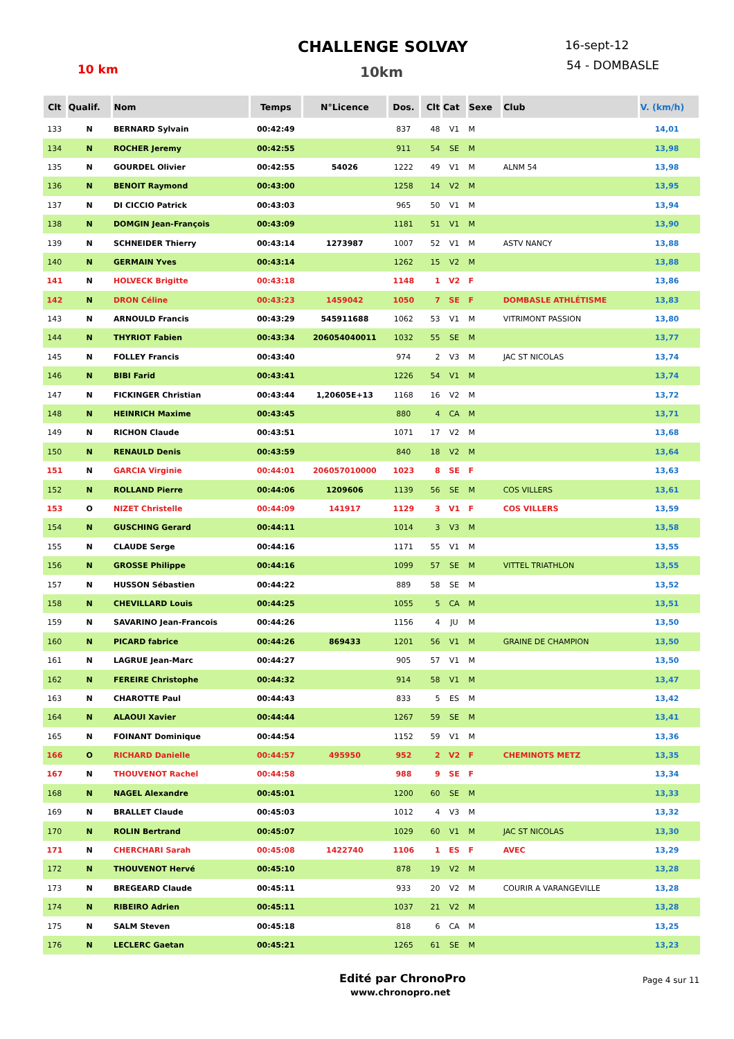CHALLENGE SOLVAY
10 km 10km
16-sept-12
54 - DOMBASLE
| Clt | Qualif. | Nom | Temps | N°Licence | Dos. | Clt | Cat | Sexe | Club | V. (km/h) |
| --- | --- | --- | --- | --- | --- | --- | --- | --- | --- | --- |
| 133 | N | BERNARD Sylvain | 00:42:49 | | 837 | 48 | V1 | M | | 14,01 |
| 134 | N | ROCHER Jeremy | 00:42:55 | | 911 | 54 | SE | M | | 13,98 |
| 135 | N | GOURDEL Olivier | 00:42:55 | 54026 | 1222 | 49 | V1 | M | ALNM 54 | 13,98 |
| 136 | N | BENOIT Raymond | 00:43:00 | | 1258 | 14 | V2 | M | | 13,95 |
| 137 | N | DI CICCIO Patrick | 00:43:03 | | 965 | 50 | V1 | M | | 13,94 |
| 138 | N | DOMGIN Jean-François | 00:43:09 | | 1181 | 51 | V1 | M | | 13,90 |
| 139 | N | SCHNEIDER Thierry | 00:43:14 | 1273987 | 1007 | 52 | V1 | M | ASTV NANCY | 13,88 |
| 140 | N | GERMAIN Yves | 00:43:14 | | 1262 | 15 | V2 | M | | 13,88 |
| 141 | N | HOLVECK Brigitte | 00:43:18 | | 1148 | 1 | V2 | F | | 13,86 |
| 142 | N | DRON Céline | 00:43:23 | 1459042 | 1050 | 7 | SE | F | DOMBASLE ATHLÉTISME | 13,83 |
| 143 | N | ARNOULD Francis | 00:43:29 | 545911688 | 1062 | 53 | V1 | M | VITRIMONT PASSION | 13,80 |
| 144 | N | THYRIOT Fabien | 00:43:34 | 206054040011 | 1032 | 55 | SE | M | | 13,77 |
| 145 | N | FOLLEY Francis | 00:43:40 | | 974 | 2 | V3 | M | JAC ST NICOLAS | 13,74 |
| 146 | N | BIBI Farid | 00:43:41 | | 1226 | 54 | V1 | M | | 13,74 |
| 147 | N | FICKINGER Christian | 00:43:44 | 1,20605E+13 | 1168 | 16 | V2 | M | | 13,72 |
| 148 | N | HEINRICH Maxime | 00:43:45 | | 880 | 4 | CA | M | | 13,71 |
| 149 | N | RICHON Claude | 00:43:51 | | 1071 | 17 | V2 | M | | 13,68 |
| 150 | N | RENAULD Denis | 00:43:59 | | 840 | 18 | V2 | M | | 13,64 |
| 151 | N | GARCIA Virginie | 00:44:01 | 206057010000 | 1023 | 8 | SE | F | | 13,63 |
| 152 | N | ROLLAND Pierre | 00:44:06 | 1209606 | 1139 | 56 | SE | M | COS VILLERS | 13,61 |
| 153 | O | NIZET Christelle | 00:44:09 | 141917 | 1129 | 3 | V1 | F | COS VILLERS | 13,59 |
| 154 | N | GUSCHING Gerard | 00:44:11 | | 1014 | 3 | V3 | M | | 13,58 |
| 155 | N | CLAUDE Serge | 00:44:16 | | 1171 | 55 | V1 | M | | 13,55 |
| 156 | N | GROSSE Philippe | 00:44:16 | | 1099 | 57 | SE | M | VITTEL TRIATHLON | 13,55 |
| 157 | N | HUSSON Sébastien | 00:44:22 | | 889 | 58 | SE | M | | 13,52 |
| 158 | N | CHEVILLARD Louis | 00:44:25 | | 1055 | 5 | CA | M | | 13,51 |
| 159 | N | SAVARINO Jean-Francois | 00:44:26 | | 1156 | 4 | JU | M | | 13,50 |
| 160 | N | PICARD fabrice | 00:44:26 | 869433 | 1201 | 56 | V1 | M | GRAINE DE CHAMPION | 13,50 |
| 161 | N | LAGRUE Jean-Marc | 00:44:27 | | 905 | 57 | V1 | M | | 13,50 |
| 162 | N | FEREIRE Christophe | 00:44:32 | | 914 | 58 | V1 | M | | 13,47 |
| 163 | N | CHAROTTE Paul | 00:44:43 | | 833 | 5 | ES | M | | 13,42 |
| 164 | N | ALAOUI Xavier | 00:44:44 | | 1267 | 59 | SE | M | | 13,41 |
| 165 | N | FOINANT Dominique | 00:44:54 | | 1152 | 59 | V1 | M | | 13,36 |
| 166 | O | RICHARD Danielle | 00:44:57 | 495950 | 952 | 2 | V2 | F | CHEMINOTS METZ | 13,35 |
| 167 | N | THOUVENOT Rachel | 00:44:58 | | 988 | 9 | SE | F | | 13,34 |
| 168 | N | NAGEL Alexandre | 00:45:01 | | 1200 | 60 | SE | M | | 13,33 |
| 169 | N | BRALLET Claude | 00:45:03 | | 1012 | 4 | V3 | M | | 13,32 |
| 170 | N | ROLIN Bertrand | 00:45:07 | | 1029 | 60 | V1 | M | JAC ST NICOLAS | 13,30 |
| 171 | N | CHERCHARI Sarah | 00:45:08 | 1422740 | 1106 | 1 | ES | F | AVEC | 13,29 |
| 172 | N | THOUVENOT Hervé | 00:45:10 | | 878 | 19 | V2 | M | | 13,28 |
| 173 | N | BREGEARD Claude | 00:45:11 | | 933 | 20 | V2 | M | COURIR A VARANGEVILLE | 13,28 |
| 174 | N | RIBEIRO Adrien | 00:45:11 | | 1037 | 21 | V2 | M | | 13,28 |
| 175 | N | SALM Steven | 00:45:18 | | 818 | 6 | CA | M | | 13,25 |
| 176 | N | LECLERC Gaetan | 00:45:21 | | 1265 | 61 | SE | M | | 13,23 |
Edité par ChronoPro
www.chronopro.net
Page 4 sur 11